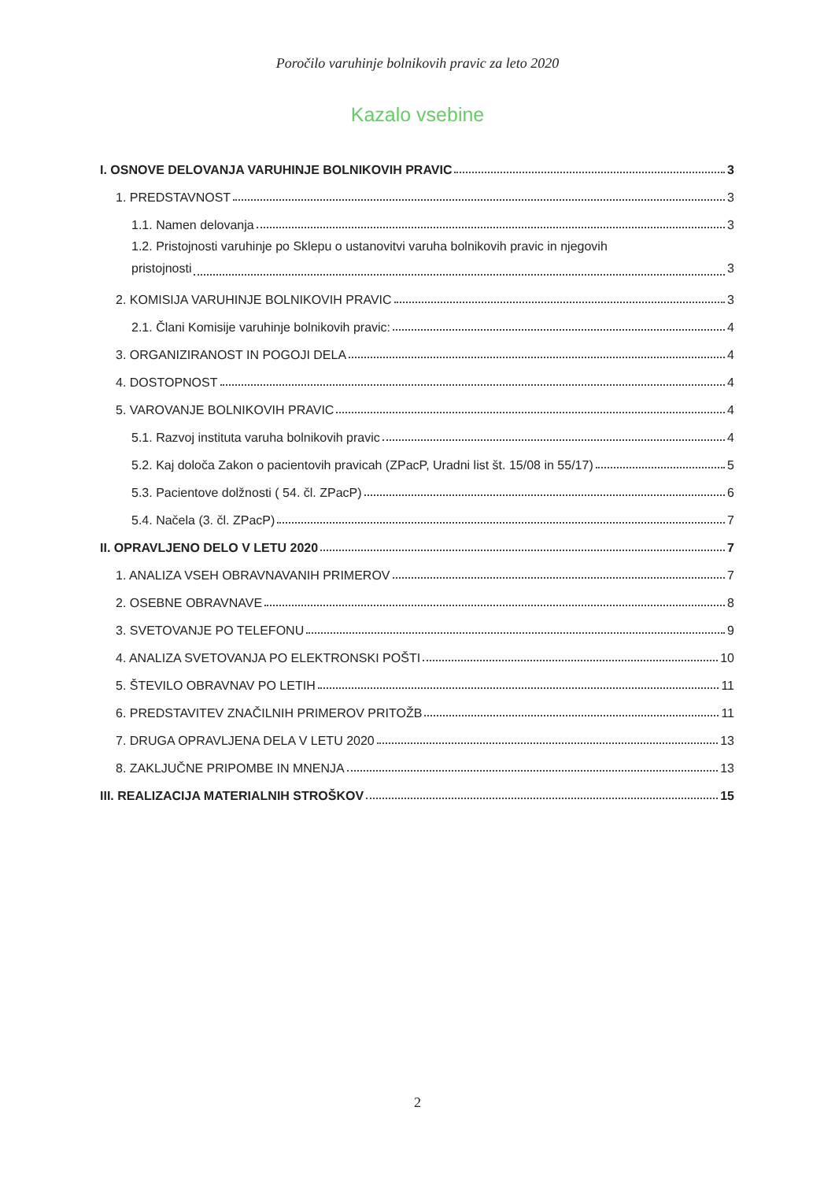Poročilo varuhinje bolnikovih pravic za leto 2020
Kazalo vsebine
I. OSNOVE DELOVANJA VARUHINJE BOLNIKOVIH PRAVIC 3
1. PREDSTAVNOST 3
1.1. Namen delovanja 3
1.2. Pristojnosti varuhinje po Sklepu o ustanovitvi varuha bolnikovih pravic in njegovih
pristojnosti 3
2. KOMISIJA VARUHINJE BOLNIKOVIH PRAVIC 3
2.1. Člani Komisije varuhinje bolnikovih pravic: 4
3. ORGANIZIRANOST IN POGOJI DELA 4
4. DOSTOPNOST 4
5. VAROVANJE BOLNIKOVIH PRAVIC 4
5.1. Razvoj instituta varuha bolnikovih pravic 4
5.2. Kaj določa Zakon o pacientovih pravicah (ZPacP, Uradni list št. 15/08 in 55/17) 5
5.3. Pacientove dolžnosti ( 54. čl. ZPacP) 6
5.4. Načela (3. čl. ZPacP) 7
II. OPRAVLJENO DELO V LETU 2020 7
1. ANALIZA VSEH OBRAVNAVANIH PRIMEROV 7
2. OSEBNE OBRAVNAVE 8
3. SVETOVANJE PO TELEFONU 9
4. ANALIZA SVETOVANJA PO ELEKTRONSKI POŠTI 10
5. ŠTEVILO OBRAVNAV PO LETIH 11
6. PREDSTAVITEV ZNAČILNIH PRIMEROV PRITOŽB 11
7. DRUGA OPRAVLJENA DELA V LETU 2020 13
8. ZAKLJUČNE PRIPOMBE IN MNENJA 13
III. REALIZACIJA MATERIALNIH STROŠKOV 15
2